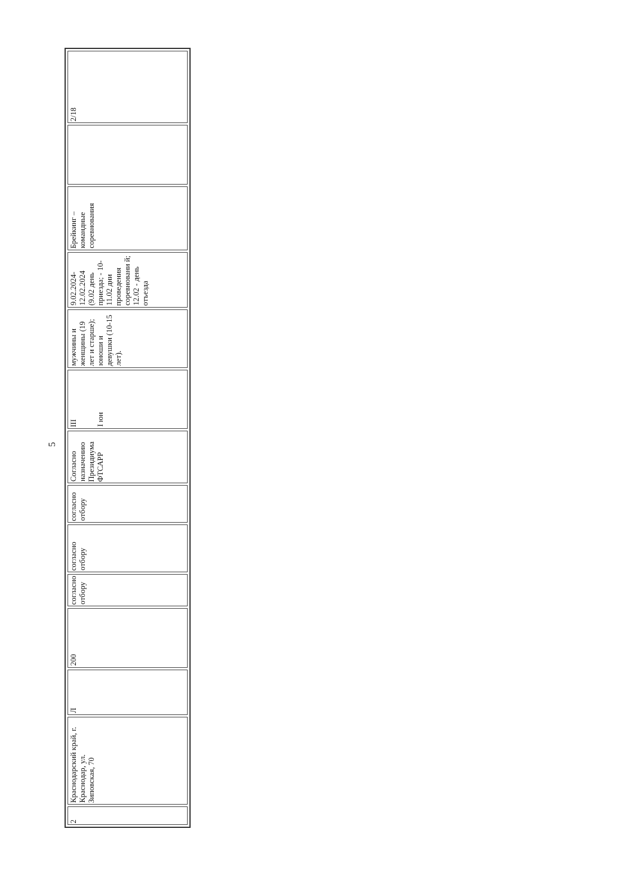5
| 2 | Краснодарский край, г. Краснодар, ул. Зиповская, 70 | Л | 200 | согласно отбору | согласно отбору | согласно отбору | Согласно назначению Президиума ФТСАРР | III I юн | мужчины и женщины (19 лет и старше); юноши и девушки (10-15 лет). | 9.02.2024-12.02.2024 (9.02 день приезда; - 10-11.02 дни проведения соревновани й; 12.02 - день отъезда | Брейкинг – командные соревнования | | 2/18 |